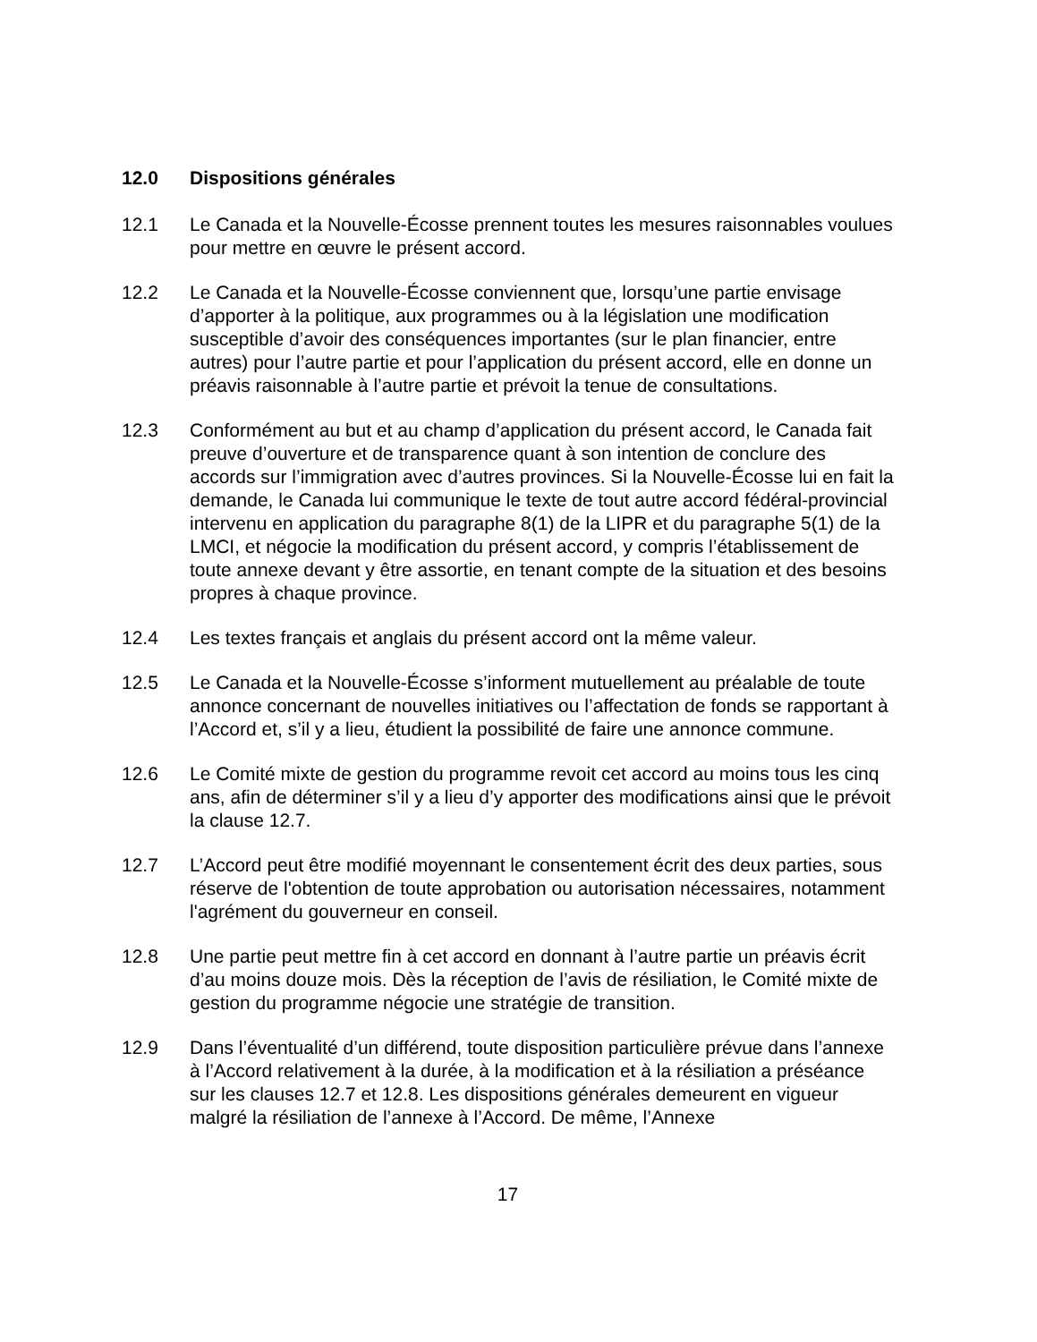12.0 Dispositions générales
12.1 Le Canada et la Nouvelle-Écosse prennent toutes les mesures raisonnables voulues pour mettre en œuvre le présent accord.
12.2 Le Canada et la Nouvelle-Écosse conviennent que, lorsqu’une partie envisage d’apporter à la politique, aux programmes ou à la législation une modification susceptible d’avoir des conséquences importantes (sur le plan financier, entre autres) pour l’autre partie et pour l’application du présent accord, elle en donne un préavis raisonnable à l’autre partie et prévoit la tenue de consultations.
12.3 Conformément au but et au champ d’application du présent accord, le Canada fait preuve d’ouverture et de transparence quant à son intention de conclure des accords sur l’immigration avec d’autres provinces. Si la Nouvelle-Écosse lui en fait la demande, le Canada lui communique le texte de tout autre accord fédéral-provincial intervenu en application du paragraphe 8(1) de la LIPR et du paragraphe 5(1) de la LMCI, et négocie la modification du présent accord, y compris l’établissement de toute annexe devant y être assortie, en tenant compte de la situation et des besoins propres à chaque province.
12.4 Les textes français et anglais du présent accord ont la même valeur.
12.5 Le Canada et la Nouvelle-Écosse s’informent mutuellement au préalable de toute annonce concernant de nouvelles initiatives ou l’affectation de fonds se rapportant à l’Accord et, s’il y a lieu, étudient la possibilité de faire une annonce commune.
12.6 Le Comité mixte de gestion du programme revoit cet accord au moins tous les cinq ans, afin de déterminer s’il y a lieu d’y apporter des modifications ainsi que le prévoit la clause 12.7.
12.7 L’Accord peut être modifié moyennant le consentement écrit des deux parties, sous réserve de l'obtention de toute approbation ou autorisation nécessaires, notamment l'agrément du gouverneur en conseil.
12.8 Une partie peut mettre fin à cet accord en donnant à l’autre partie un préavis écrit d’au moins douze mois. Dès la réception de l’avis de résiliation, le Comité mixte de gestion du programme négocie une stratégie de transition.
12.9 Dans l’éventualité d’un différend, toute disposition particulière prévue dans l’annexe à l’Accord relativement à la durée, à la modification et à la résiliation a préséance sur les clauses 12.7 et 12.8. Les dispositions générales demeurent en vigueur malgré la résiliation de l’annexe à l’Accord. De même, l’Annexe
17